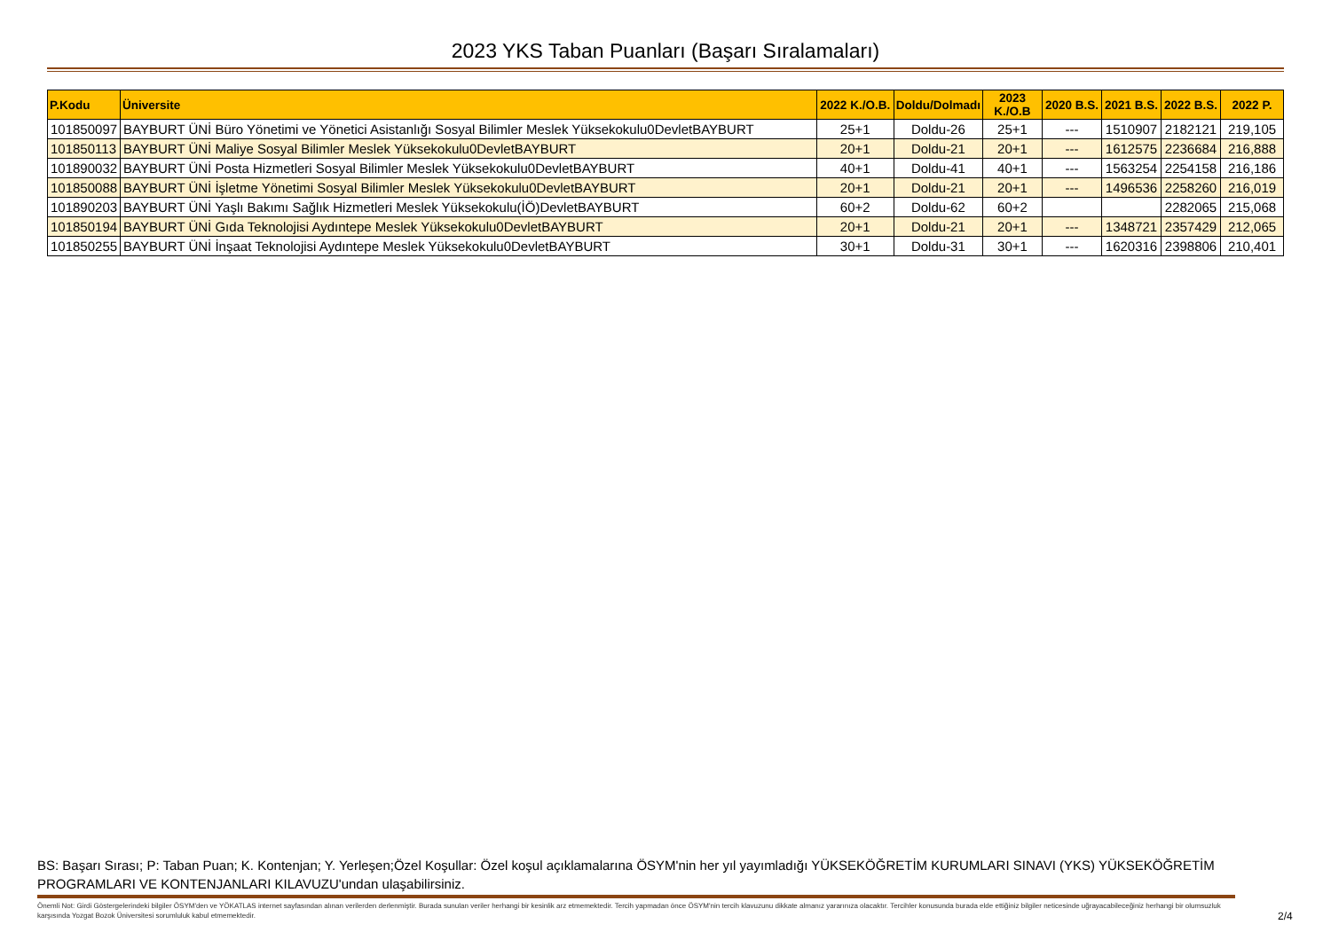2023 YKS Taban Puanları (Başarı Sıralamaları)
| P.Kodu | Üniversite | 2022 K./O.B. | Doldu/Dolmadı | 2023 K./O.B | 2020 B.S. | 2021 B.S. | 2022 B.S. | 2022 P. |
| --- | --- | --- | --- | --- | --- | --- | --- | --- |
| 101850097 | BAYBURT ÜNİ Büro Yönetimi ve Yönetici Asistanlığı Sosyal Bilimler Meslek Yüksekokulu0DevletBAYBURT | 25+1 | Doldu-26 | 25+1 | --- | 1510907 | 2182121 | 219,105 |
| 101850113 | BAYBURT ÜNİ Maliye Sosyal Bilimler Meslek Yüksekokulu0DevletBAYBURT | 20+1 | Doldu-21 | 20+1 | --- | 1612575 | 2236684 | 216,888 |
| 101890032 | BAYBURT ÜNİ Posta Hizmetleri Sosyal Bilimler Meslek Yüksekokulu0DevletBAYBURT | 40+1 | Doldu-41 | 40+1 | --- | 1563254 | 2254158 | 216,186 |
| 101850088 | BAYBURT ÜNİ İşletme Yönetimi Sosyal Bilimler Meslek Yüksekokulu0DevletBAYBURT | 20+1 | Doldu-21 | 20+1 | --- | 1496536 | 2258260 | 216,019 |
| 101890203 | BAYBURT ÜNİ Yaşlı Bakımı Sağlık Hizmetleri Meslek Yüksekokulu(İÖ)DevletBAYBURT | 60+2 | Doldu-62 | 60+2 | | | 2282065 | 215,068 |
| 101850194 | BAYBURT ÜNİ Gıda Teknolojisi Aydıntepe Meslek Yüksekokulu0DevletBAYBURT | 20+1 | Doldu-21 | 20+1 | --- | 1348721 | 2357429 | 212,065 |
| 101850255 | BAYBURT ÜNİ İnşaat Teknolojisi Aydıntepe Meslek Yüksekokulu0DevletBAYBURT | 30+1 | Doldu-31 | 30+1 | --- | 1620316 | 2398806 | 210,401 |
BS: Başarı Sırası; P: Taban Puan; K. Kontenjan; Y. Yerleşen;Özel Koşullar: Özel koşul açıklamalarına ÖSYM'nin her yıl yayımladığı YÜKSEKÖĞRETİM KURUMLARI SINAVI (YKS) YÜKSEKÖĞRETİM PROGRAMLARI VE KONTENJANLARI KILAVUZU'undan ulaşabilirsiniz.
Önemli Not: Girdi Göstergelerindeki bilgiler ÖSYM'den ve YÖKATLAS internet sayfasından alınan verilerden derlenmiştir. Burada sunulan veriler herhangi bir kesinlik arz etmemektedir. Tercih yapmadan önce ÖSYM'nin tercih klavuzunu dikkate almanız yararınıza olacaktır. Tercihler konusunda burada elde ettiğiniz bilgiler neticesinde uğrayacabileceğiniz herhangi bir olumsuzluk karşısında Yozgat Bozok Üniversitesi sorumluluk kabul etmemektedir.
2/4